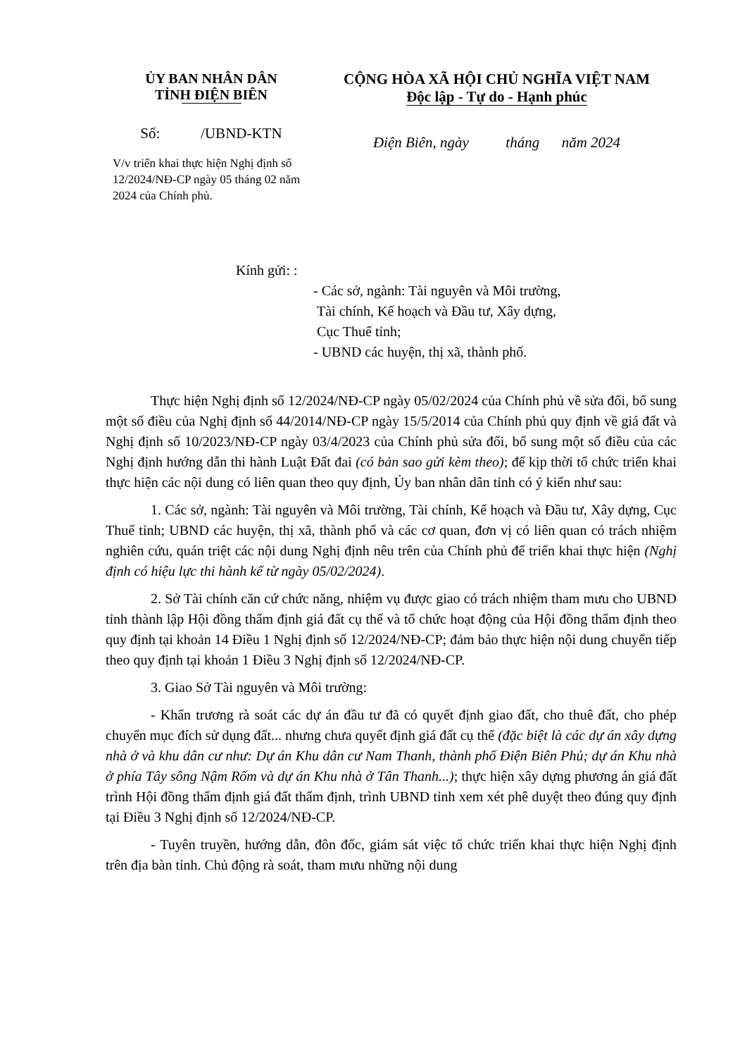ỦY BAN NHÂN DÂN
TỈNH ĐIỆN BIÊN
Số: /UBND-KTN
V/v triển khai thực hiện Nghị định số 12/2024/NĐ-CP ngày 05 tháng 02 năm 2024 của Chính phủ.
CỘNG HÒA XÃ HỘI CHỦ NGHĨA VIỆT NAM
Độc lập - Tự do - Hạnh phúc
Điện Biên, ngày tháng năm 2024
Kính gửi: :
- Các sở, ngành: Tài nguyên và Môi trường,
Tài chính, Kế hoạch và Đầu tư, Xây dựng,
Cục Thuế tỉnh;
- UBND các huyện, thị xã, thành phố.
Thực hiện Nghị định số 12/2024/NĐ-CP ngày 05/02/2024 của Chính phủ về sửa đổi, bổ sung một số điều của Nghị định số 44/2014/NĐ-CP ngày 15/5/2014 của Chính phủ quy định về giá đất và Nghị định số 10/2023/NĐ-CP ngày 03/4/2023 của Chính phủ sửa đổi, bổ sung một số điều của các Nghị định hướng dẫn thi hành Luật Đất đai (có bản sao gửi kèm theo); để kịp thời tổ chức triển khai thực hiện các nội dung có liên quan theo quy định, Ủy ban nhân dân tỉnh có ý kiến như sau:
1. Các sở, ngành: Tài nguyên và Môi trường, Tài chính, Kế hoạch và Đầu tư, Xây dựng, Cục Thuế tỉnh; UBND các huyện, thị xã, thành phố và các cơ quan, đơn vị có liên quan có trách nhiệm nghiên cứu, quán triệt các nội dung Nghị định nêu trên của Chính phủ để triển khai thực hiện (Nghị định có hiệu lực thi hành kể từ ngày 05/02/2024).
2. Sở Tài chính căn cứ chức năng, nhiệm vụ được giao có trách nhiệm tham mưu cho UBND tỉnh thành lập Hội đồng thẩm định giá đất cụ thể và tổ chức hoạt động của Hội đồng thẩm định theo quy định tại khoản 14 Điều 1 Nghị định số 12/2024/NĐ-CP; đảm bảo thực hiện nội dung chuyển tiếp theo quy định tại khoản 1 Điều 3 Nghị định số 12/2024/NĐ-CP.
3. Giao Sở Tài nguyên và Môi trường:
- Khẩn trương rà soát các dự án đầu tư đã có quyết định giao đất, cho thuê đất, cho phép chuyển mục đích sử dụng đất... nhưng chưa quyết định giá đất cụ thể (đặc biệt là các dự án xây dựng nhà ở và khu dân cư như: Dự án Khu dân cư Nam Thanh, thành phố Điện Biên Phủ; dự án Khu nhà ở phía Tây sông Nậm Rốm và dự án Khu nhà ở Tân Thanh...); thực hiện xây dựng phương án giá đất trình Hội đồng thẩm định giá đất thẩm định, trình UBND tỉnh xem xét phê duyệt theo đúng quy định tại Điều 3 Nghị định số 12/2024/NĐ-CP.
- Tuyên truyền, hướng dẫn, đôn đốc, giám sát việc tổ chức triển khai thực hiện Nghị định trên địa bàn tỉnh. Chủ động rà soát, tham mưu những nội dung